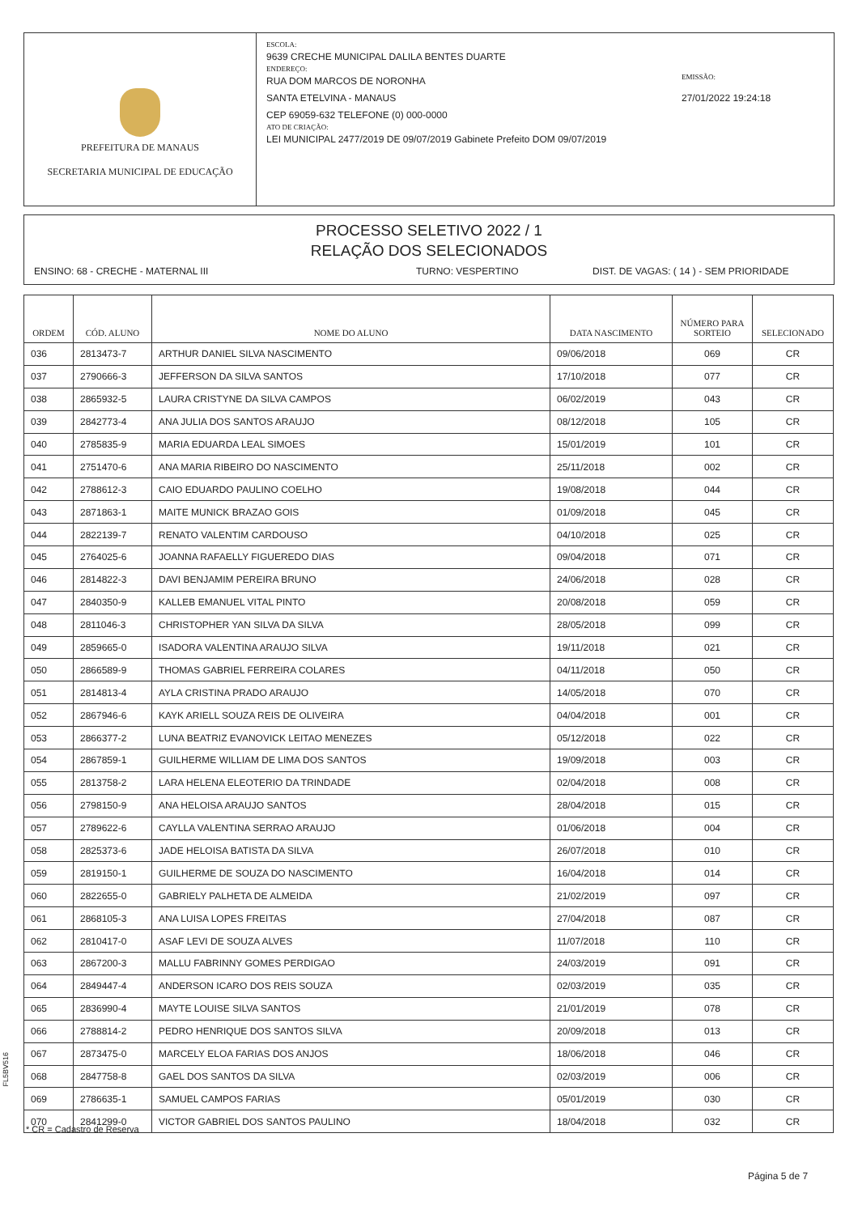PREFEITURA DE MANAUS
SECRETARIA MUNICIPAL DE EDUCAÇÃO
ESCOLA:
9639 CRECHE MUNICIPAL DALILA BENTES DUARTE
ENDEREÇO:
RUA DOM MARCOS DE NORONHA
SANTA ETELVINA - MANAUS
CEP 69059-632 TELEFONE (0) 000-0000
ATO DE CRIAÇÃO:
LEI MUNICIPAL 2477/2019 DE 09/07/2019 Gabinete Prefeito DOM 09/07/2019
EMISSÃO:
27/01/2022 19:24:18
PROCESSO SELETIVO 2022 / 1
RELAÇÃO DOS SELECIONADOS
ENSINO: 68 - CRECHE - MATERNAL III TURNO: VESPERTINO DIST. DE VAGAS: ( 14 ) - SEM PRIORIDADE
| ORDEM | CÓD. ALUNO | NOME DO ALUNO | DATA NASCIMENTO | NÚMERO PARA SORTEIO | SELECIONADO |
| --- | --- | --- | --- | --- | --- |
| 036 | 2813473-7 | ARTHUR DANIEL SILVA NASCIMENTO | 09/06/2018 | 069 | CR |
| 037 | 2790666-3 | JEFFERSON DA SILVA SANTOS | 17/10/2018 | 077 | CR |
| 038 | 2865932-5 | LAURA CRISTYNE DA SILVA CAMPOS | 06/02/2019 | 043 | CR |
| 039 | 2842773-4 | ANA JULIA DOS SANTOS ARAUJO | 08/12/2018 | 105 | CR |
| 040 | 2785835-9 | MARIA EDUARDA LEAL SIMOES | 15/01/2019 | 101 | CR |
| 041 | 2751470-6 | ANA MARIA RIBEIRO DO NASCIMENTO | 25/11/2018 | 002 | CR |
| 042 | 2788612-3 | CAIO EDUARDO PAULINO COELHO | 19/08/2018 | 044 | CR |
| 043 | 2871863-1 | MAITE MUNICK BRAZAO GOIS | 01/09/2018 | 045 | CR |
| 044 | 2822139-7 | RENATO VALENTIM CARDOUSO | 04/10/2018 | 025 | CR |
| 045 | 2764025-6 | JOANNA RAFAELLY FIGUEREDO DIAS | 09/04/2018 | 071 | CR |
| 046 | 2814822-3 | DAVI BENJAMIM PEREIRA BRUNO | 24/06/2018 | 028 | CR |
| 047 | 2840350-9 | KALLEB EMANUEL VITAL PINTO | 20/08/2018 | 059 | CR |
| 048 | 2811046-3 | CHRISTOPHER YAN SILVA DA SILVA | 28/05/2018 | 099 | CR |
| 049 | 2859665-0 | ISADORA VALENTINA ARAUJO SILVA | 19/11/2018 | 021 | CR |
| 050 | 2866589-9 | THOMAS GABRIEL FERREIRA COLARES | 04/11/2018 | 050 | CR |
| 051 | 2814813-4 | AYLA CRISTINA PRADO ARAUJO | 14/05/2018 | 070 | CR |
| 052 | 2867946-6 | KAYK ARIELL SOUZA REIS DE OLIVEIRA | 04/04/2018 | 001 | CR |
| 053 | 2866377-2 | LUNA BEATRIZ EVANOVICK LEITAO MENEZES | 05/12/2018 | 022 | CR |
| 054 | 2867859-1 | GUILHERME WILLIAM DE LIMA DOS SANTOS | 19/09/2018 | 003 | CR |
| 055 | 2813758-2 | LARA HELENA ELEOTERIO DA TRINDADE | 02/04/2018 | 008 | CR |
| 056 | 2798150-9 | ANA HELOISA ARAUJO SANTOS | 28/04/2018 | 015 | CR |
| 057 | 2789622-6 | CAYLLA VALENTINA SERRAO ARAUJO | 01/06/2018 | 004 | CR |
| 058 | 2825373-6 | JADE HELOISA BATISTA DA SILVA | 26/07/2018 | 010 | CR |
| 059 | 2819150-1 | GUILHERME DE SOUZA DO NASCIMENTO | 16/04/2018 | 014 | CR |
| 060 | 2822655-0 | GABRIELY PALHETA DE ALMEIDA | 21/02/2019 | 097 | CR |
| 061 | 2868105-3 | ANA LUISA LOPES FREITAS | 27/04/2018 | 087 | CR |
| 062 | 2810417-0 | ASAF LEVI DE SOUZA ALVES | 11/07/2018 | 110 | CR |
| 063 | 2867200-3 | MALLU FABRINNY GOMES PERDIGAO | 24/03/2019 | 091 | CR |
| 064 | 2849447-4 | ANDERSON ICARO DOS REIS SOUZA | 02/03/2019 | 035 | CR |
| 065 | 2836990-4 | MAYTE LOUISE SILVA SANTOS | 21/01/2019 | 078 | CR |
| 066 | 2788814-2 | PEDRO HENRIQUE DOS SANTOS SILVA | 20/09/2018 | 013 | CR |
| 067 | 2873475-0 | MARCELY ELOA FARIAS DOS ANJOS | 18/06/2018 | 046 | CR |
| 068 | 2847758-8 | GAEL DOS SANTOS DA SILVA | 02/03/2019 | 006 | CR |
| 069 | 2786635-1 | SAMUEL CAMPOS FARIAS | 05/01/2019 | 030 | CR |
| 070 | 2841299-0 | VICTOR GABRIEL DOS SANTOS PAULINO | 18/04/2018 | 032 | CR |
FL5BV516
* CR = Cadastro de Reserva
Página 5 de 7